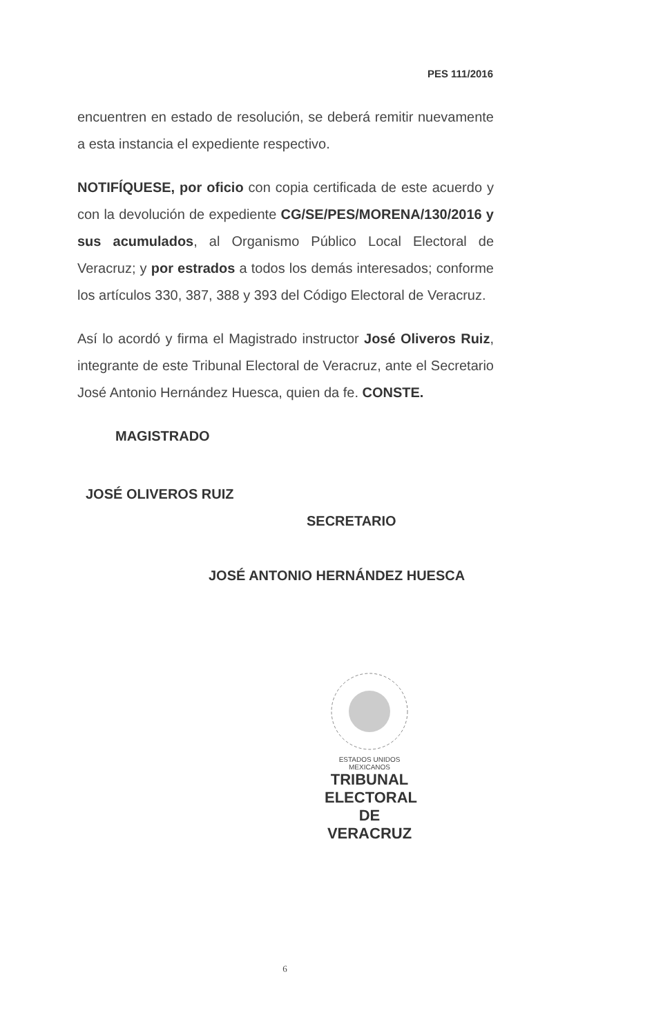PES 111/2016
encuentren en estado de resolución, se deberá remitir nuevamente a esta instancia el expediente respectivo.
NOTIFÍQUESE, por oficio con copia certificada de este acuerdo y con la devolución de expediente CG/SE/PES/MORENA/130/2016 y sus acumulados, al Organismo Público Local Electoral de Veracruz; y por estrados a todos los demás interesados; conforme los artículos 330, 387, 388 y 393 del Código Electoral de Veracruz.
Así lo acordó y firma el Magistrado instructor José Oliveros Ruiz, integrante de este Tribunal Electoral de Veracruz, ante el Secretario José Antonio Hernández Huesca, quien da fe. CONSTE.
MAGISTRADO
JOSÉ OLIVEROS RUIZ
SECRETARIO
JOSÉ ANTONIO HERNÁNDEZ HUESCA
ESTADOS UNIDOS MEXICANOS
TRIBUNAL
ELECTORAL
DE VERACRUZ
6